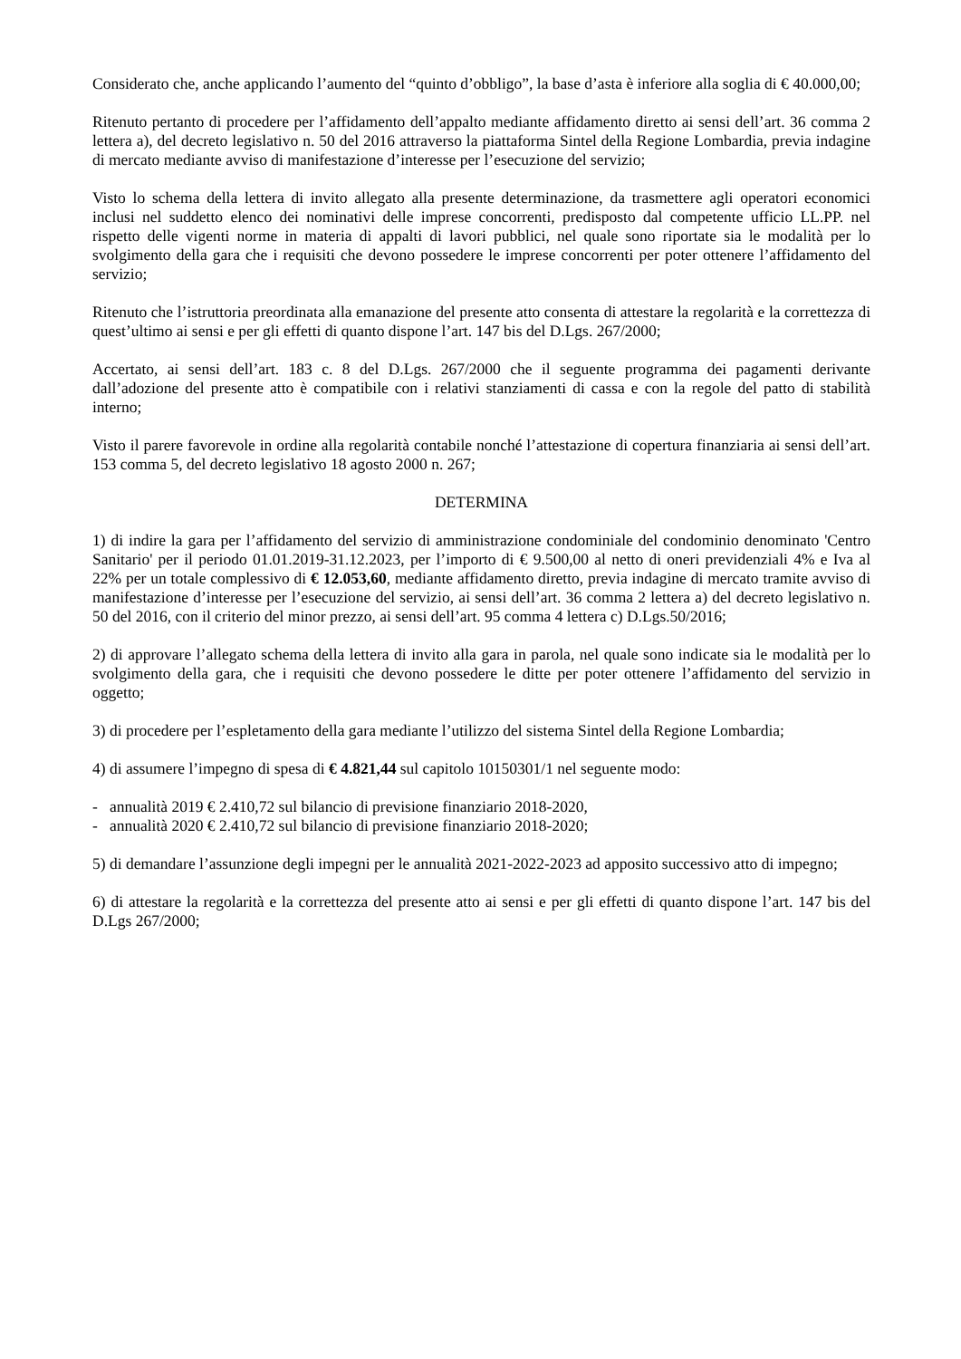Considerato che, anche applicando l’aumento del “quinto d’obbligo”, la base d’asta è inferiore alla soglia di € 40.000,00;
Ritenuto pertanto di procedere per l’affidamento dell’appalto mediante affidamento diretto ai sensi dell’art. 36 comma 2 lettera a), del decreto legislativo n. 50 del 2016 attraverso la piattaforma Sintel della Regione Lombardia, previa indagine di mercato mediante avviso di manifestazione d’interesse per l’esecuzione del servizio;
Visto lo schema della lettera di invito allegato alla presente determinazione, da trasmettere agli operatori economici inclusi nel suddetto elenco dei nominativi delle imprese concorrenti, predisposto dal competente ufficio LL.PP. nel rispetto delle vigenti norme in materia di appalti di lavori pubblici, nel quale sono riportate sia le modalità per lo svolgimento della gara che i requisiti che devono possedere le imprese concorrenti per poter ottenere l’affidamento del servizio;
Ritenuto che l’istruttoria preordinata alla emanazione del presente atto consenta di attestare la regolarità e la correttezza di quest’ultimo ai sensi e per gli effetti di quanto dispone l’art. 147 bis del D.Lgs. 267/2000;
Accertato, ai sensi dell’art. 183 c. 8 del D.Lgs. 267/2000 che il seguente programma dei pagamenti derivante dall’adozione del presente atto è compatibile con i relativi stanziamenti di cassa e con la regole del patto di stabilità interno;
Visto il parere favorevole in ordine alla regolarità contabile nonché l’attestazione di copertura finanziaria ai sensi dell’art. 153 comma 5, del decreto legislativo 18 agosto 2000 n. 267;
DETERMINA
1) di indire la gara per l’affidamento del servizio di amministrazione condominiale del condominio denominato 'Centro Sanitario' per il periodo 01.01.2019-31.12.2023, per l’importo di € 9.500,00 al netto di oneri previdenziali 4% e Iva al 22% per un totale complessivo di € 12.053,60, mediante affidamento diretto, previa indagine di mercato tramite avviso di manifestazione d’interesse per l’esecuzione del servizio, ai sensi dell’art. 36 comma 2 lettera a) del decreto legislativo n. 50 del 2016, con il criterio del minor prezzo, ai sensi dell’art. 95 comma 4 lettera c) D.Lgs.50/2016;
2) di approvare l’allegato schema della lettera di invito alla gara in parola, nel quale sono indicate sia le modalità per lo svolgimento della gara, che i requisiti che devono possedere le ditte per poter ottenere l’affidamento del servizio in oggetto;
3) di procedere per l’espletamento della gara mediante l’utilizzo del sistema Sintel della Regione Lombardia;
4) di assumere l’impegno di spesa di € 4.821,44 sul capitolo 10150301/1 nel seguente modo:
- annualità 2019 € 2.410,72 sul bilancio di previsione finanziario 2018-2020,
- annualità 2020 € 2.410,72 sul bilancio di previsione finanziario 2018-2020;
5) di demandare l’assunzione degli impegni per le annualità 2021-2022-2023 ad apposito successivo atto di impegno;
6) di attestare la regolarità e la correttezza del presente atto ai sensi e per gli effetti di quanto dispone l’art. 147 bis del D.Lgs 267/2000;